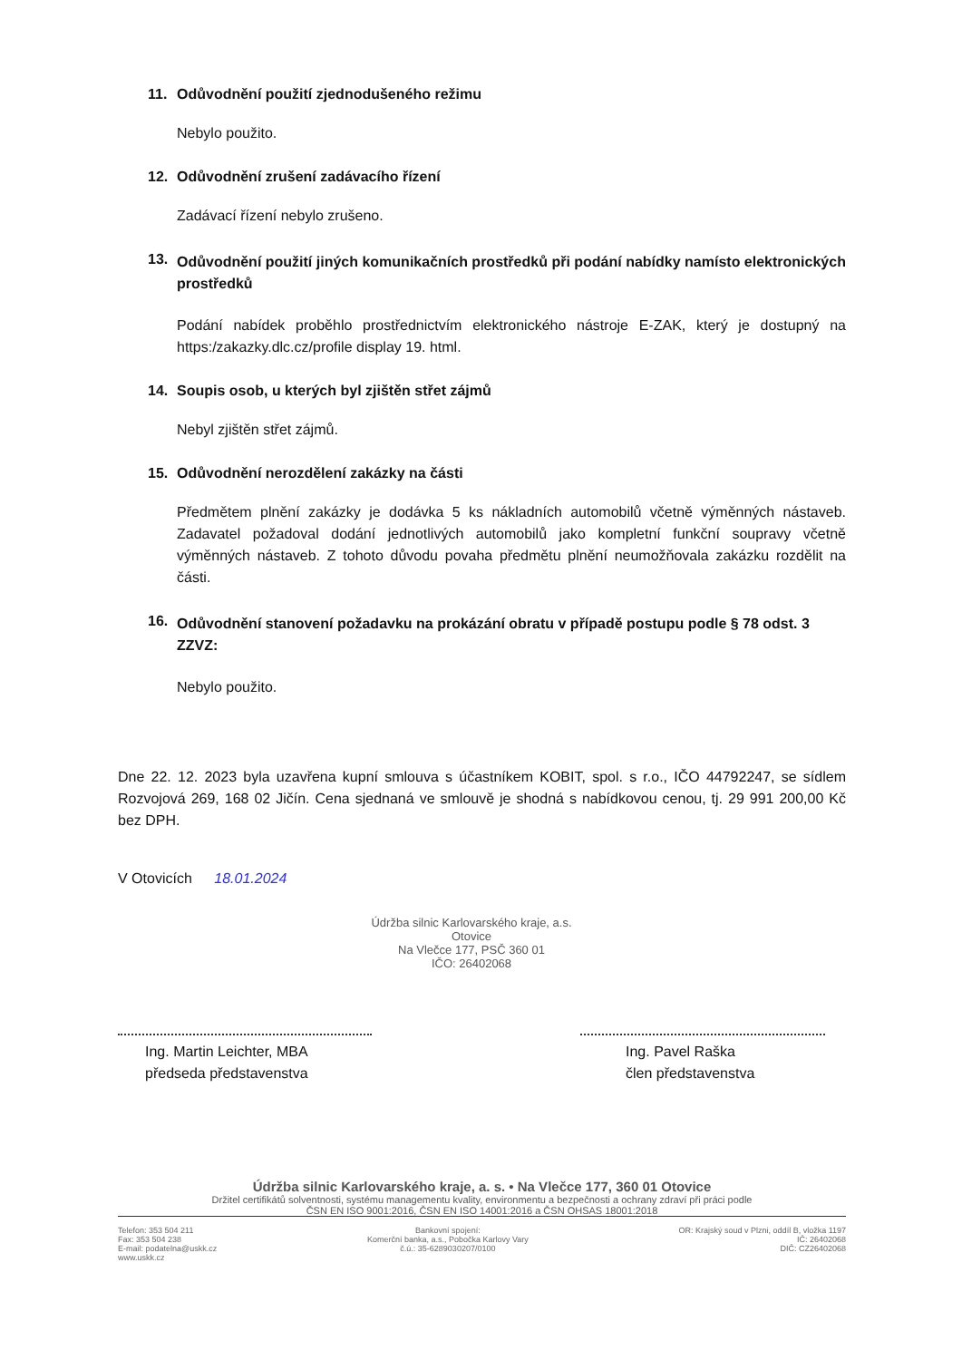11. Odůvodnění použití zjednodušeného režimu
Nebylo použito.
12. Odůvodnění zrušení zadávacího řízení
Zadávací řízení nebylo zrušeno.
13. Odůvodnění použití jiných komunikačních prostředků při podání nabídky namísto elektronických prostředků
Podání nabídek proběhlo prostřednictvím elektronického nástroje E-ZAK, který je dostupný na https:/zakazky.dlc.cz/profile display 19. html.
14. Soupis osob, u kterých byl zjištěn střet zájmů
Nebyl zjištěn střet zájmů.
15. Odůvodnění nerozdělení zakázky na části
Předmětem plnění zakázky je dodávka 5 ks nákladních automobilů včetně výměnných nástaveb. Zadavatel požadoval dodání jednotlivých automobilů jako kompletní funkční soupravy včetně výměnných nástaveb. Z tohoto důvodu povaha předmětu plnění neumožňovala zakázku rozdělit na části.
16. Odůvodnění stanovení požadavku na prokázání obratu v případě postupu podle § 78 odst. 3 ZZVZ:
Nebylo použito.
Dne 22. 12. 2023 byla uzavřena kupní smlouva s účastníkem KOBIT, spol. s r.o., IČO 44792247, se sídlem Rozvojová 269, 168 02 Jičín. Cena sjednaná ve smlouvě je shodná s nabídkovou cenou, tj. 29 991 200,00 Kč bez DPH.
V Otovicích 18.01.2024
Údržba silnic Karlovarského kraje, a.s.
Otovice
Na Vlečce 177, PSČ 360 01
IČO: 26402068
Ing. Martin Leichter, MBA
předseda představenstva
Ing. Pavel Raška
člen představenstva
Údržba silnic Karlovarského kraje, a. s. • Na Vlečce 177, 360 01 Otovice
Držitel certifikátů solventnosti, systému managementu kvality, environmentu a bezpečnosti a ochrany zdraví při práci podle
ČSN EN ISO 9001:2016, ČSN EN ISO 14001:2016 a ČSN OHSAS 18001:2018
Telefon: 353 504 211
Fax: 353 504 238
E-mail: podatelna@uskk.cz
www.uskk.cz
Bankovní spojení:
Komerční banka, a.s., Pobočka Karlovy Vary
č.ú.: 35-6289030207/0100
OR: Krajský soud v Plzni, oddíl B, vložka 1197
IČ: 26402068
DIČ: CZ26402068